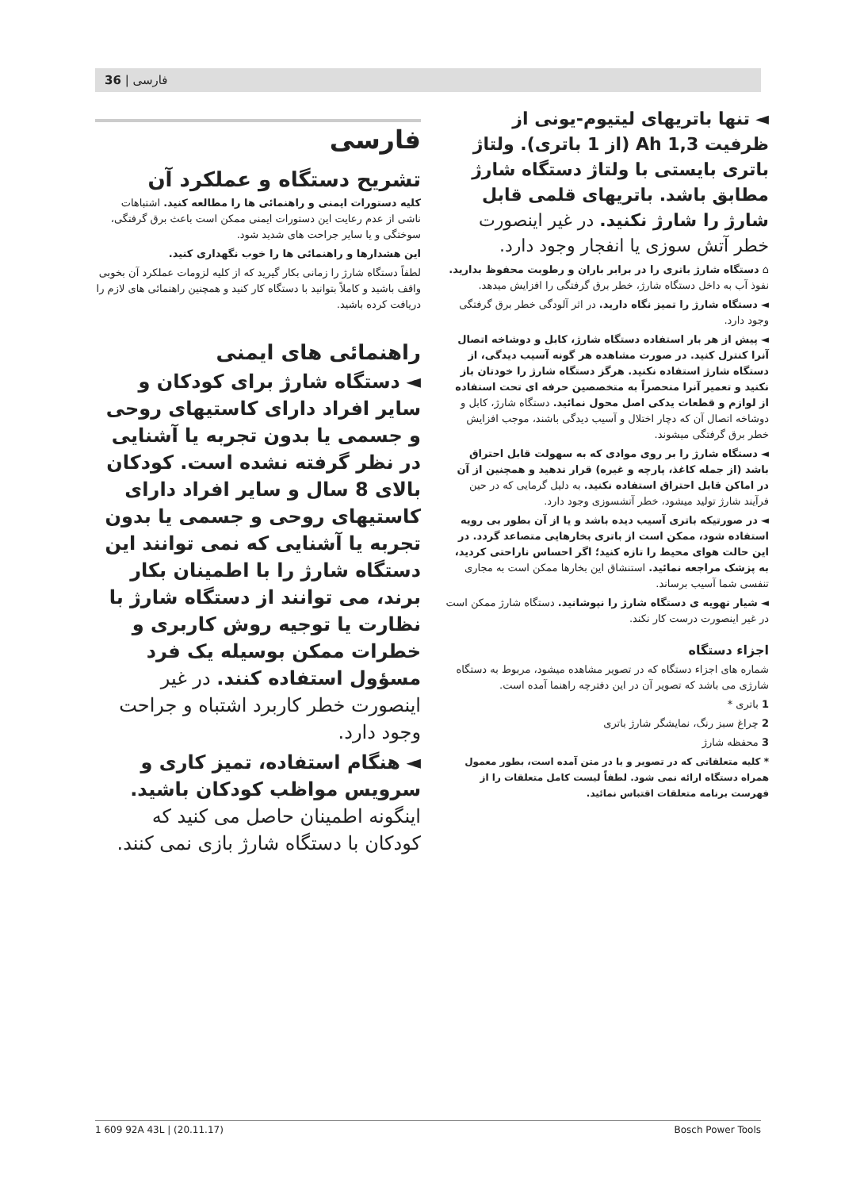36 | فارسی
فارسی
تشریح دستگاه و عملکرد آن
کلیه دستورات ایمنی و راهنمائی ها را مطالعه کنید. اشتباهات ناشی از عدم رعایت این دستورات ایمنی ممکن است باعث برق گرفتگی، سوختگی و یا سایر جراحت های شدید شود.
این هشدارها و راهنمائی ها را خوب نگهداری کنید.
لطفاً دستگاه شارژ را زمانی بکار گیرید که از کلیه لزومات عملکرد آن بخوبی واقف باشید و کاملاً بتوانید با دستگاه کار کنید و همچنین راهنمائی های لازم را دریافت کرده باشید.
راهنمائی های ایمنی
◄ دستگاه شارژ برای کودکان و سایر افراد دارای کاستیهای روحی و جسمی یا بدون تجربه یا آشنایی در نظر گرفته نشده است. کودکان بالای 8 سال و سایر افراد دارای کاستیهای روحی و جسمی یا بدون تجربه یا آشنایی که نمی توانند این دستگاه شارژ را با اطمینان بکار برند، می توانند از دستگاه شارژ با نظارت یا توجیه روش کاربری و خطرات ممکن بوسیله یک فرد مسؤول استفاده کنند. در غیر اینصورت خطر کاربرد اشتباه و جراحت وجود دارد.
◄ هنگام استفاده، تمیز کاری و سرویس مواظب کودکان باشید. اینگونه اطمینان حاصل می کنید که کودکان با دستگاه شارژ بازی نمی کنند.
◄ تنها باتریهای لیتیوم-یونی از ظرفیت 1,3 Ah (از 1 باتری). ولتاژ باتری بایستی با ولتاژ دستگاه شارژ مطابق باشد. باتریهای قلمی قابل شارژ را شارژ نکنید. در غیر اینصورت خطر آتش سوزی یا انفجار وجود دارد.
⌂ دستگاه شارژ باتری را در برابر باران و رطوبت محفوظ بدارید. نفوذ آب به داخل دستگاه شارژ، خطر برق گرفتگی را افزایش میدهد.
◄ دستگاه شارژ را تمیز نگاه دارید. در اثر آلودگی خطر برق گرفتگی وجود دارد.
◄ پیش از هر بار استفاده دستگاه شارژ، کابل و دوشاخه اتصال آنرا کنترل کنید. در صورت مشاهده هر گونه آسیب دیدگی، از دستگاه شارژ استفاده نکنید. هرگز دستگاه شارژ را خودتان باز نکنید و تعمیر آنرا منحصراً به متخصصین حرفه ای تحت استفاده از لوازم و قطعات یدکی اصل محول نمائید. دستگاه شارژ، کابل و دوشاخه اتصال آن که دچار اختلال و آسیب دیدگی باشند، موجب افزایش خطر برق گرفتگی میشوند.
◄ دستگاه شارژ را بر روی موادی که به سهولت قابل احتراق باشد (از جمله کاغذ، پارچه و غیره) قرار ندهید و همچنین از آن در اماکن قابل احتراق استفاده نکنید. به دلیل گرمایی که در حین فرآیند شارژ تولید میشود، خطر آتشسوزی وجود دارد.
◄ در صورتیکه باتری آسیب دیده باشد و یا از آن بطور بی رویه استفاده شود، ممکن است از باتری بخارهایی متصاعد گردد. در این حالت هوای محیط را تازه کنید؛ اگر احساس ناراحتی کردید، به پزشک مراجعه نمائید. استنشاق این بخارها ممکن است به مجاری تنفسی شما آسیب برساند.
◄ شیار تهویه ی دستگاه شارژ را نپوشانید. دستگاه شارژ ممکن است در غیر اینصورت درست کار نکند.
اجزاء دستگاه
شماره های اجزاء دستگاه که در تصویر مشاهده میشود، مربوط به دستگاه شارژی می باشد که تصویر آن در این دفترچه راهنما آمده است.
1 باتری *
2 چراغ سبز رنگ، نمایشگر شارژ باتری
3 محفظه شارژ
* کلیه متعلقاتی که در تصویر و یا در متن آمده است، بطور معمول همراه دستگاه ارائه نمی شود. لطفاً لیست کامل متعلقات را از فهرست برنامه متعلقات اقتباس نمائید.
1 609 92A 43L | (20.11.17) Bosch Power Tools